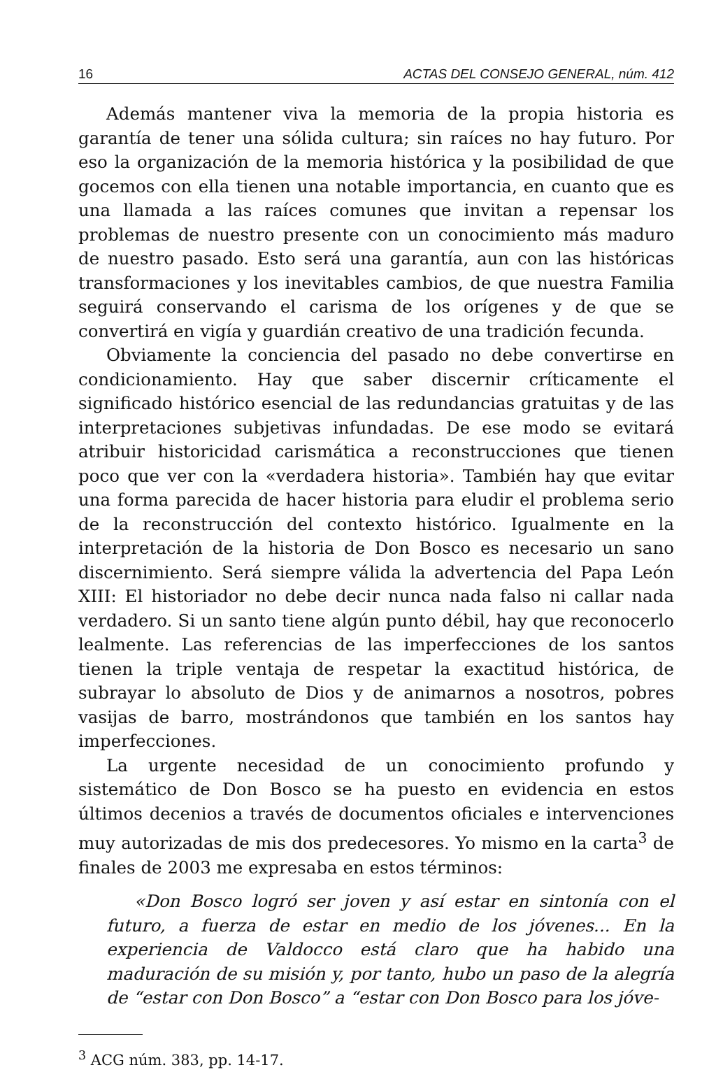16 ACTAS DEL CONSEJO GENERAL, núm. 412
Además mantener viva la memoria de la propia historia es garantía de tener una sólida cultura; sin raíces no hay futuro. Por eso la organización de la memoria histórica y la posibilidad de que gocemos con ella tienen una notable importancia, en cuanto que es una llamada a las raíces comunes que invitan a repensar los problemas de nuestro presente con un conocimiento más maduro de nuestro pasado. Esto será una garantía, aun con las históricas transformaciones y los inevitables cambios, de que nuestra Familia seguirá conservando el carisma de los orígenes y de que se convertirá en vigía y guardián creativo de una tradición fecunda.
Obviamente la conciencia del pasado no debe convertirse en condicionamiento. Hay que saber discernir críticamente el significado histórico esencial de las redundancias gratuitas y de las interpretaciones subjetivas infundadas. De ese modo se evitará atribuir historicidad carismática a reconstrucciones que tienen poco que ver con la «verdadera historia». También hay que evitar una forma parecida de hacer historia para eludir el problema serio de la reconstrucción del contexto histórico. Igualmente en la interpretación de la historia de Don Bosco es necesario un sano discernimiento. Será siempre válida la advertencia del Papa León XIII: El historiador no debe decir nunca nada falso ni callar nada verdadero. Si un santo tiene algún punto débil, hay que reconocerlo lealmente. Las referencias de las imperfecciones de los santos tienen la triple ventaja de respetar la exactitud histórica, de subrayar lo absoluto de Dios y de animarnos a nosotros, pobres vasijas de barro, mostrándonos que también en los santos hay imperfecciones.
La urgente necesidad de un conocimiento profundo y sistemático de Don Bosco se ha puesto en evidencia en estos últimos decenios a través de documentos oficiales e intervenciones muy autorizadas de mis dos predecesores. Yo mismo en la carta<sup>3</sup> de finales de 2003 me expresaba en estos términos:
«Don Bosco logró ser joven y así estar en sintonía con el futuro, a fuerza de estar en medio de los jóvenes... En la experiencia de Valdocco está claro que ha habido una maduración de su misión y, por tanto, hubo un paso de la alegría de “estar con Don Bosco” a “estar con Don Bosco para los jóve-
<sup>3</sup> ACG núm. 383, pp. 14-17.